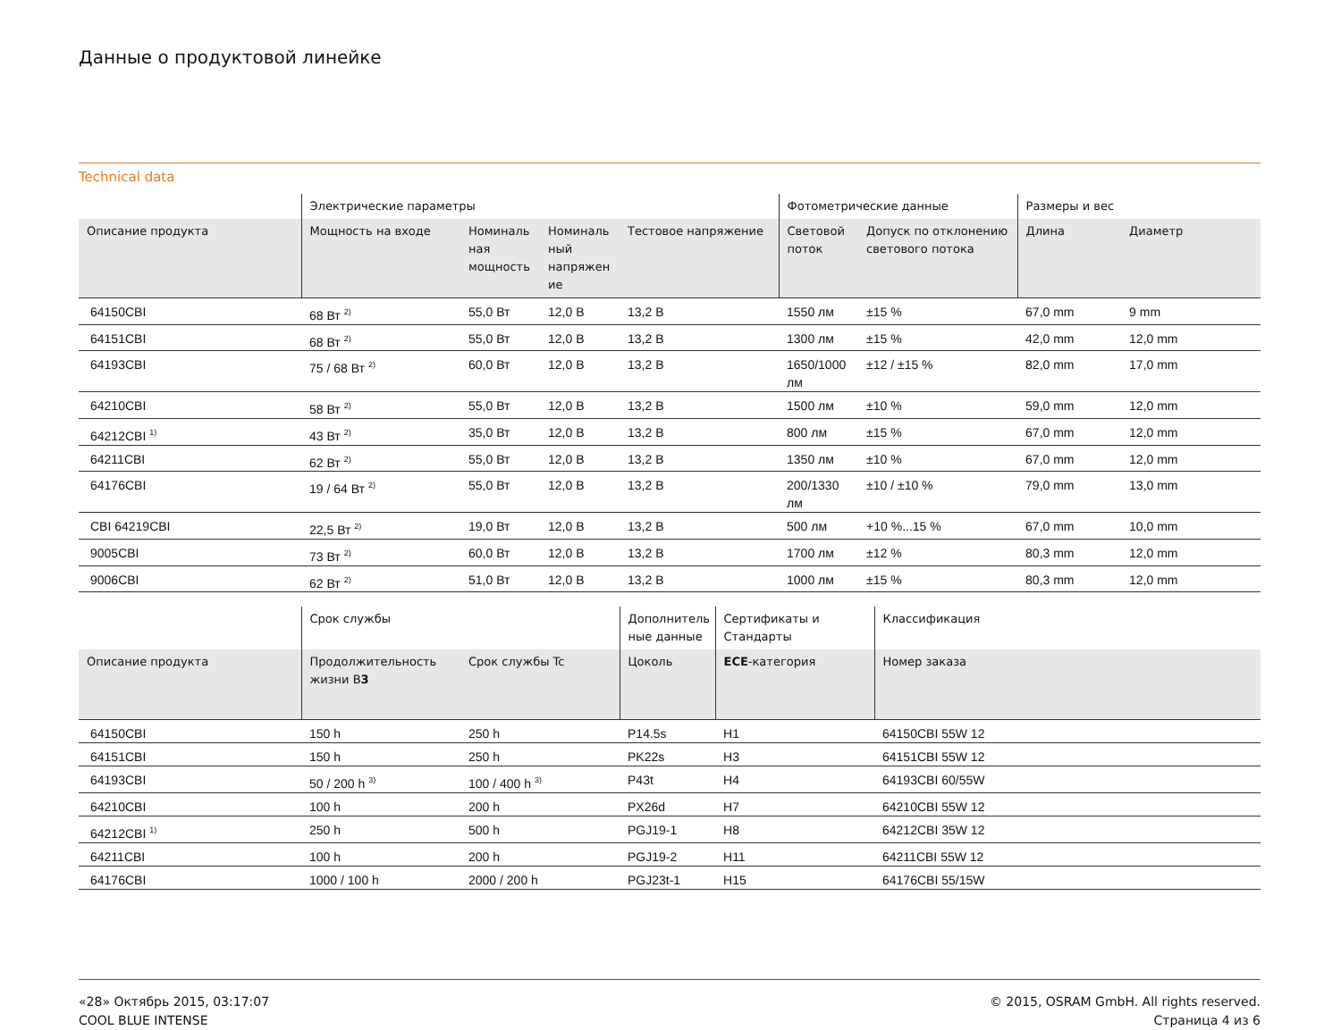Данные о продуктовой линейке
Technical data
| | Электрические параметры | | | | Фотометрические данные | | Размеры и вес | |
| --- | --- | --- | --- | --- | --- | --- | --- | --- |
| Описание продукта | Мощность на входе | Номиналь ная мощность | Номиналь ный напряжен ие | Тестовое напряжение | Световой поток | Допуск по отклонению светового потока | Длина | Диаметр |
| 64150CBI | 68 Вт <sup>2)</sup> | 55,0 Вт | 12,0 В | 13,2 В | 1550 лм | ±15 % | 67,0 mm | 9 mm |
| 64151CBI | 68 Вт <sup>2)</sup> | 55,0 Вт | 12,0 В | 13,2 В | 1300 лм | ±15 % | 42,0 mm | 12,0 mm |
| 64193CBI | 75 / 68 Вт <sup>2)</sup> | 60,0 Вт | 12,0 В | 13,2 В | 1650/1000 лм | ±12 / ±15 % | 82,0 mm | 17,0 mm |
| 64210CBI | 58 Вт <sup>2)</sup> | 55,0 Вт | 12,0 В | 13,2 В | 1500 лм | ±10 % | 59,0 mm | 12,0 mm |
| 64212CBI <sup>1)</sup> | 43 Вт <sup>2)</sup> | 35,0 Вт | 12,0 В | 13,2 В | 800 лм | ±15 % | 67,0 mm | 12,0 mm |
| 64211CBI | 62 Вт <sup>2)</sup> | 55,0 Вт | 12,0 В | 13,2 В | 1350 лм | ±10 % | 67,0 mm | 12,0 mm |
| 64176CBI | 19 / 64 Вт <sup>2)</sup> | 55,0 Вт | 12,0 В | 13,2 В | 200/1330 лм | ±10 / ±10 % | 79,0 mm | 13,0 mm |
| CBI 64219CBI | 22,5 Вт <sup>2)</sup> | 19,0 Вт | 12,0 В | 13,2 В | 500 лм | +10 %...15 % | 67,0 mm | 10,0 mm |
| 9005CBI | 73 Вт <sup>2)</sup> | 60,0 Вт | 12,0 В | 13,2 В | 1700 лм | ±12 % | 80,3 mm | 12,0 mm |
| 9006CBI | 62 Вт <sup>2)</sup> | 51,0 Вт | 12,0 В | 13,2 В | 1000 лм | ±15 % | 80,3 mm | 12,0 mm |
| | Срок службы | | Дополнитель ные данные | Сертификаты и Стандарты | Классификация |
| --- | --- | --- | --- | --- | --- |
| Описание продукта | Продолжительность жизни B 3 | Срок службы Tc | Цоколь | ECE -категория | Номер заказа |
| 64150CBI | 150 h | 250 h | P14.5s | H1 | 64150CBI 55W 12 |
| 64151CBI | 150 h | 250 h | PK22s | H3 | 64151CBI 55W 12 |
| 64193CBI | 50 / 200 h <sup>3)</sup> | 100 / 400 h <sup>3)</sup> | P43t | H4 | 64193CBI 60/55W |
| 64210CBI | 100 h | 200 h | PX26d | H7 | 64210CBI 55W 12 |
| 64212CBI <sup>1)</sup> | 250 h | 500 h | PGJ19-1 | H8 | 64212CBI 35W 12 |
| 64211CBI | 100 h | 200 h | PGJ19-2 | H11 | 64211CBI 55W 12 |
| 64176CBI | 1000 / 100 h | 2000 / 200 h | PGJ23t-1 | H15 | 64176CBI 55/15W |
«28» Октябрь 2015, 03:17:07
COOL BLUE INTENSE
© 2015, OSRAM GmbH. All rights reserved.
Страница 4 из 6